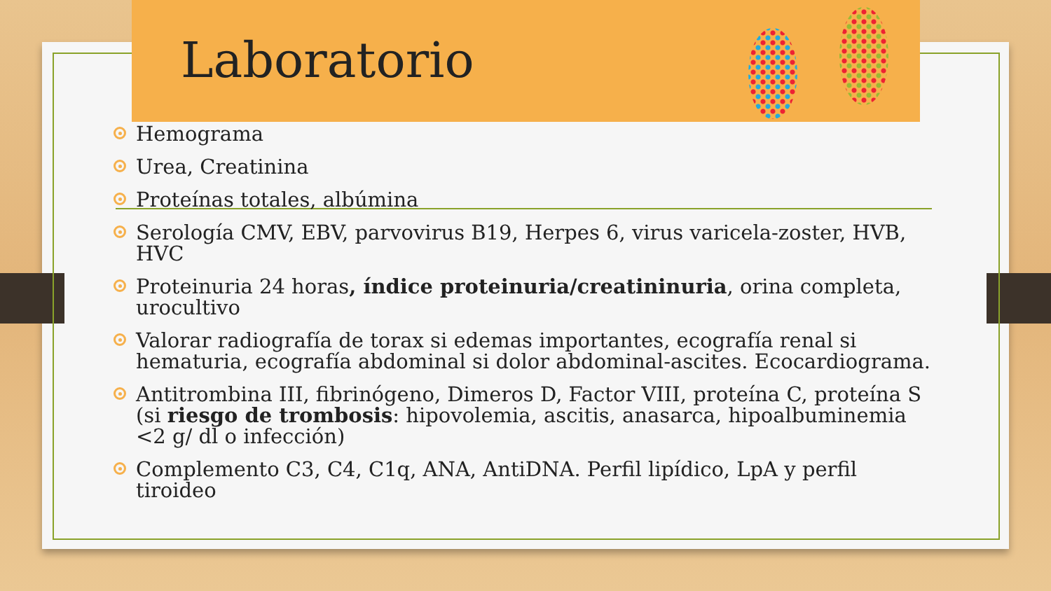Laboratorio
Hemograma
Urea, Creatinina
Proteínas totales, albúmina
Serología CMV, EBV, parvovirus B19, Herpes 6, virus varicela-zoster, HVB, HVC
Proteinuria 24 horas, índice proteinuria/creatininuria, orina completa, urocultivo
Valorar radiografía de torax si edemas importantes, ecografía renal si hematuria, ecografía abdominal si dolor abdominal-ascites. Ecocardiograma.
Antitrombina III, fibrinógeno, Dimeros D, Factor VIII, proteína C, proteína S (si riesgo de trombosis: hipovolemia, ascitis, anasarca, hipoalbuminemia <2 g/ dl o infección)
Complemento C3, C4, C1q, ANA, AntiDNA. Perfil lipídico, LpA y perfil tiroideo